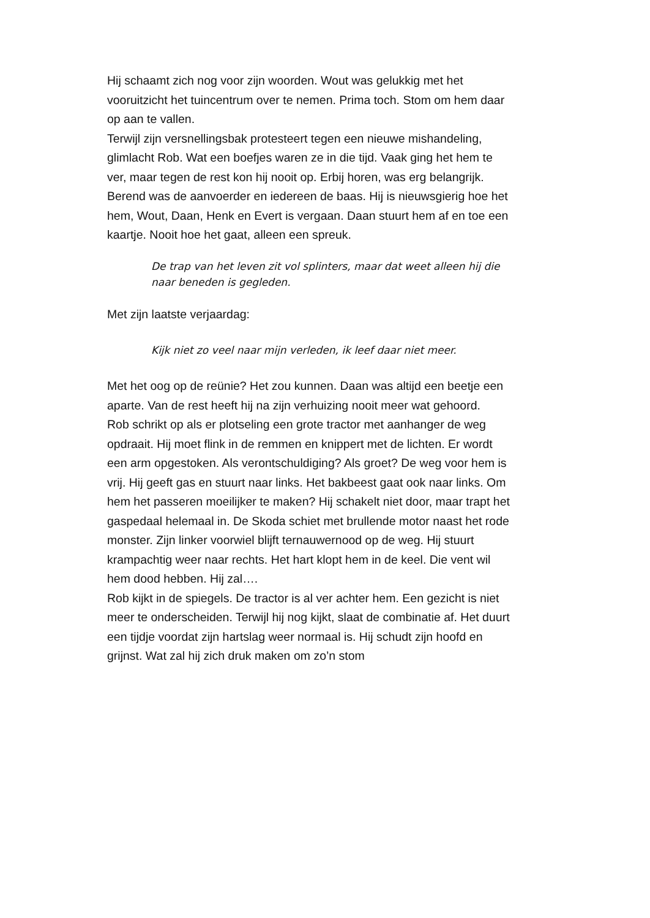Hij schaamt zich nog voor zijn woorden. Wout was gelukkig met het vooruitzicht het tuincentrum over te nemen. Prima toch. Stom om hem daar op aan te vallen.
Terwijl zijn versnellingsbak protesteert tegen een nieuwe mishandeling, glimlacht Rob. Wat een boefjes waren ze in die tijd. Vaak ging het hem te ver, maar tegen de rest kon hij nooit op. Erbij horen, was erg belangrijk. Berend was de aanvoerder en iedereen de baas. Hij is nieuwsgierig hoe het hem, Wout, Daan, Henk en Evert is vergaan. Daan stuurt hem af en toe een kaartje. Nooit hoe het gaat, alleen een spreuk.
De trap van het leven zit vol splinters, maar dat weet alleen hij die naar beneden is gegleden.
Met zijn laatste verjaardag:
Kijk niet zo veel naar mijn verleden, ik leef daar niet meer.
Met het oog op de reünie? Het zou kunnen. Daan was altijd een beetje een aparte. Van de rest heeft hij na zijn verhuizing nooit meer wat gehoord.
Rob schrikt op als er plotseling een grote tractor met aanhanger de weg opdraait. Hij moet flink in de remmen en knippert met de lichten. Er wordt een arm opgestoken. Als verontschuldiging? Als groet? De weg voor hem is vrij. Hij geeft gas en stuurt naar links. Het bakbeest gaat ook naar links. Om hem het passeren moeilijker te maken? Hij schakelt niet door, maar trapt het gaspedaal helemaal in. De Skoda schiet met brullende motor naast het rode monster. Zijn linker voorwiel blijft ternauwernood op de weg. Hij stuurt krampachtig weer naar rechts. Het hart klopt hem in de keel. Die vent wil hem dood hebben. Hij zal….
Rob kijkt in de spiegels. De tractor is al ver achter hem. Een gezicht is niet meer te onderscheiden. Terwijl hij nog kijkt, slaat de combinatie af. Het duurt een tijdje voordat zijn hartslag weer normaal is. Hij schudt zijn hoofd en grijnst. Wat zal hij zich druk maken om zo’n stom